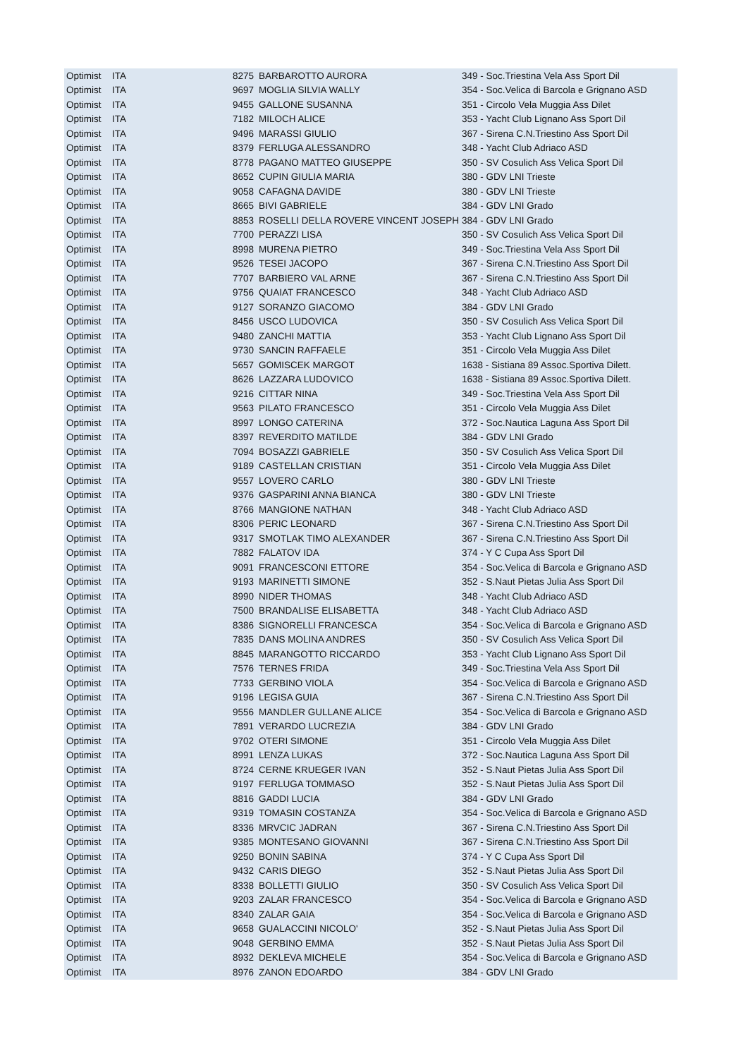| Optimist | ITA | 8275 | BARBAROTTO AURORA | 349 - Soc.Triestina Vela Ass Sport Dil |
| Optimist | ITA | 9697 | MOGLIA SILVIA WALLY | 354 - Soc.Velica di Barcola e Grignano ASD |
| Optimist | ITA | 9455 | GALLONE SUSANNA | 351 - Circolo Vela Muggia Ass Dilet |
| Optimist | ITA | 7182 | MILOCH ALICE | 353 - Yacht Club Lignano Ass Sport Dil |
| Optimist | ITA | 9496 | MARASSI GIULIO | 367 - Sirena C.N.Triestino Ass Sport Dil |
| Optimist | ITA | 8379 | FERLUGA ALESSANDRO | 348 - Yacht Club Adriaco ASD |
| Optimist | ITA | 8778 | PAGANO MATTEO GIUSEPPE | 350 - SV Cosulich Ass Velica Sport Dil |
| Optimist | ITA | 8652 | CUPIN GIULIA MARIA | 380 - GDV LNI Trieste |
| Optimist | ITA | 9058 | CAFAGNA DAVIDE | 380 - GDV LNI Trieste |
| Optimist | ITA | 8665 | BIVI GABRIELE | 384 - GDV LNI Grado |
| Optimist | ITA | 8853 | ROSELLI DELLA ROVERE VINCENT JOSEPH | 384 - GDV LNI Grado |
| Optimist | ITA | 7700 | PERAZZI LISA | 350 - SV Cosulich Ass Velica Sport Dil |
| Optimist | ITA | 8998 | MURENA PIETRO | 349 - Soc.Triestina Vela Ass Sport Dil |
| Optimist | ITA | 9526 | TESEI JACOPO | 367 - Sirena C.N.Triestino Ass Sport Dil |
| Optimist | ITA | 7707 | BARBIERO VAL ARNE | 367 - Sirena C.N.Triestino Ass Sport Dil |
| Optimist | ITA | 9756 | QUAIAT FRANCESCO | 348 - Yacht Club Adriaco ASD |
| Optimist | ITA | 9127 | SORANZO GIACOMO | 384 - GDV LNI Grado |
| Optimist | ITA | 8456 | USCO LUDOVICA | 350 - SV Cosulich Ass Velica Sport Dil |
| Optimist | ITA | 9480 | ZANCHI MATTIA | 353 - Yacht Club Lignano Ass Sport Dil |
| Optimist | ITA | 9730 | SANCIN RAFFAELE | 351 - Circolo Vela Muggia Ass Dilet |
| Optimist | ITA | 5657 | GOMISCEK MARGOT | 1638 - Sistiana 89 Assoc.Sportiva Dilett. |
| Optimist | ITA | 8626 | LAZZARA LUDOVICO | 1638 - Sistiana 89 Assoc.Sportiva Dilett. |
| Optimist | ITA | 9216 | CITTAR NINA | 349 - Soc.Triestina Vela Ass Sport Dil |
| Optimist | ITA | 9563 | PILATO FRANCESCO | 351 - Circolo Vela Muggia Ass Dilet |
| Optimist | ITA | 8997 | LONGO CATERINA | 372 - Soc.Nautica Laguna Ass Sport Dil |
| Optimist | ITA | 8397 | REVERDITO MATILDE | 384 - GDV LNI Grado |
| Optimist | ITA | 7094 | BOSAZZI GABRIELE | 350 - SV Cosulich Ass Velica Sport Dil |
| Optimist | ITA | 9189 | CASTELLAN CRISTIAN | 351 - Circolo Vela Muggia Ass Dilet |
| Optimist | ITA | 9557 | LOVERO CARLO | 380 - GDV LNI Trieste |
| Optimist | ITA | 9376 | GASPARINI ANNA BIANCA | 380 - GDV LNI Trieste |
| Optimist | ITA | 8766 | MANGIONE NATHAN | 348 - Yacht Club Adriaco ASD |
| Optimist | ITA | 8306 | PERIC LEONARD | 367 - Sirena C.N.Triestino Ass Sport Dil |
| Optimist | ITA | 9317 | SMOTLAK TIMO ALEXANDER | 367 - Sirena C.N.Triestino Ass Sport Dil |
| Optimist | ITA | 7882 | FALATOV IDA | 374 - Y C Cupa Ass Sport Dil |
| Optimist | ITA | 9091 | FRANCESCONI ETTORE | 354 - Soc.Velica di Barcola e Grignano ASD |
| Optimist | ITA | 9193 | MARINETTI SIMONE | 352 - S.Naut Pietas Julia Ass Sport Dil |
| Optimist | ITA | 8990 | NIDER THOMAS | 348 - Yacht Club Adriaco ASD |
| Optimist | ITA | 7500 | BRANDALISE ELISABETTA | 348 - Yacht Club Adriaco ASD |
| Optimist | ITA | 8386 | SIGNORELLI FRANCESCA | 354 - Soc.Velica di Barcola e Grignano ASD |
| Optimist | ITA | 7835 | DANS MOLINA ANDRES | 350 - SV Cosulich Ass Velica Sport Dil |
| Optimist | ITA | 8845 | MARANGOTTO RICCARDO | 353 - Yacht Club Lignano Ass Sport Dil |
| Optimist | ITA | 7576 | TERNES FRIDA | 349 - Soc.Triestina Vela Ass Sport Dil |
| Optimist | ITA | 7733 | GERBINO VIOLA | 354 - Soc.Velica di Barcola e Grignano ASD |
| Optimist | ITA | 9196 | LEGISA GUIA | 367 - Sirena C.N.Triestino Ass Sport Dil |
| Optimist | ITA | 9556 | MANDLER GULLANE ALICE | 354 - Soc.Velica di Barcola e Grignano ASD |
| Optimist | ITA | 7891 | VERARDO LUCREZIA | 384 - GDV LNI Grado |
| Optimist | ITA | 9702 | OTERI SIMONE | 351 - Circolo Vela Muggia Ass Dilet |
| Optimist | ITA | 8991 | LENZA LUKAS | 372 - Soc.Nautica Laguna Ass Sport Dil |
| Optimist | ITA | 8724 | CERNE KRUEGER IVAN | 352 - S.Naut Pietas Julia Ass Sport Dil |
| Optimist | ITA | 9197 | FERLUGA TOMMASO | 352 - S.Naut Pietas Julia Ass Sport Dil |
| Optimist | ITA | 8816 | GADDI LUCIA | 384 - GDV LNI Grado |
| Optimist | ITA | 9319 | TOMASIN COSTANZA | 354 - Soc.Velica di Barcola e Grignano ASD |
| Optimist | ITA | 8336 | MRVCIC JADRAN | 367 - Sirena C.N.Triestino Ass Sport Dil |
| Optimist | ITA | 9385 | MONTESANO GIOVANNI | 367 - Sirena C.N.Triestino Ass Sport Dil |
| Optimist | ITA | 9250 | BONIN SABINA | 374 - Y C Cupa Ass Sport Dil |
| Optimist | ITA | 9432 | CARIS DIEGO | 352 - S.Naut Pietas Julia Ass Sport Dil |
| Optimist | ITA | 8338 | BOLLETTI GIULIO | 350 - SV Cosulich Ass Velica Sport Dil |
| Optimist | ITA | 9203 | ZALAR FRANCESCO | 354 - Soc.Velica di Barcola e Grignano ASD |
| Optimist | ITA | 8340 | ZALAR GAIA | 354 - Soc.Velica di Barcola e Grignano ASD |
| Optimist | ITA | 9658 | GUALACCINI NICOLO' | 352 - S.Naut Pietas Julia Ass Sport Dil |
| Optimist | ITA | 9048 | GERBINO EMMA | 352 - S.Naut Pietas Julia Ass Sport Dil |
| Optimist | ITA | 8932 | DEKLEVA MICHELE | 354 - Soc.Velica di Barcola e Grignano ASD |
| Optimist | ITA | 8976 | ZANON EDOARDO | 384 - GDV LNI Grado |